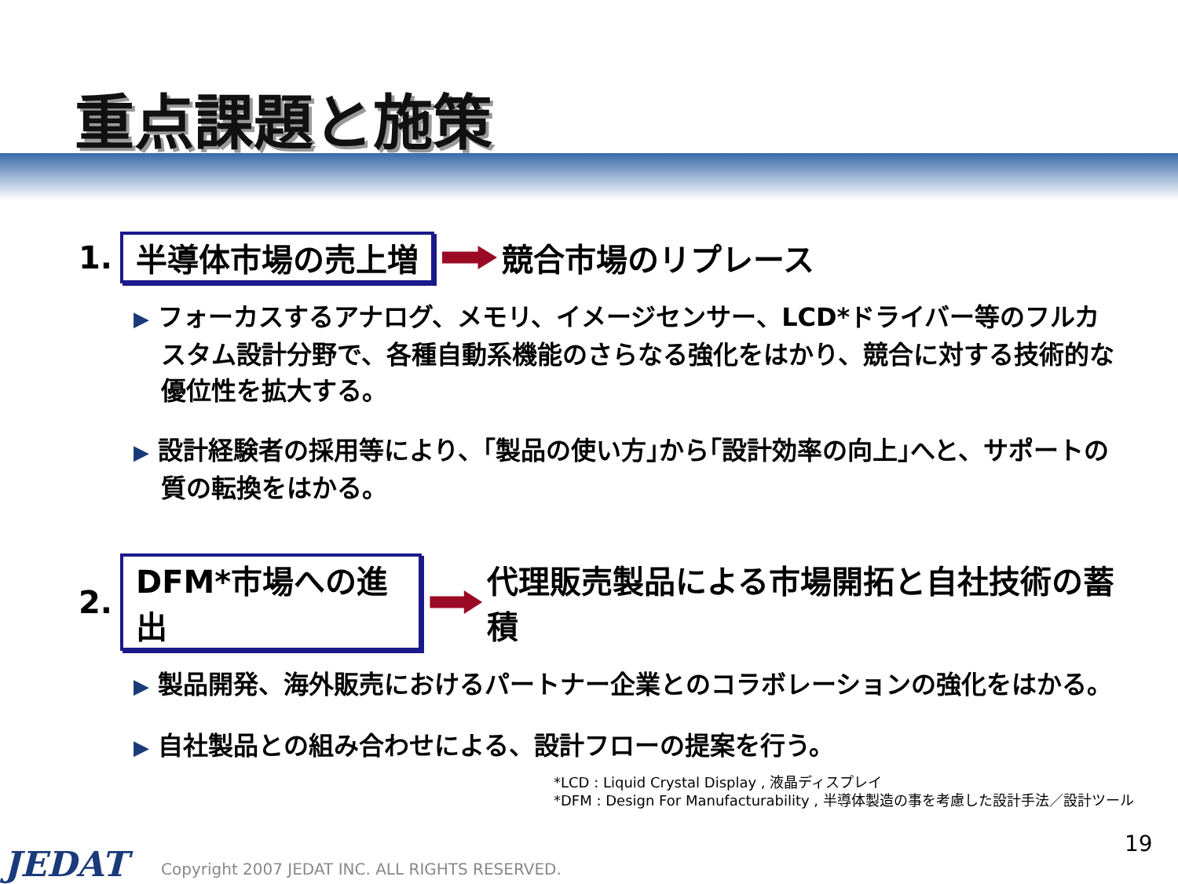重点課題と施策
1. 半導体市場の売上増 競合市場のリプレース
▶ フォーカスするアナログ、メモリ、イメージセンサー、LCD*ドライバー等のフルカスタム設計分野で、各種自動系機能のさらなる強化をはかり、競合に対する技術的な優位性を拡大する。
▶ 設計経験者の採用等により、｢製品の使い方｣から｢設計効率の向上｣へと、サポートの質の転換をはかる。
2. DFM*市場への進出 代理販売製品による市場開拓と自社技術の蓄積
▶ 製品開発、海外販売におけるパートナー企業とのコラボレーションの強化をはかる。
▶ 自社製品との組み合わせによる、設計フローの提案を行う。
*LCD : Liquid Crystal Display , 液晶ディスプレイ
*DFM : Design For Manufacturability , 半導体製造の事を考慮した設計手法／設計ツール
19
JEDAT
Copyright 2007 JEDAT INC. ALL RIGHTS RESERVED.